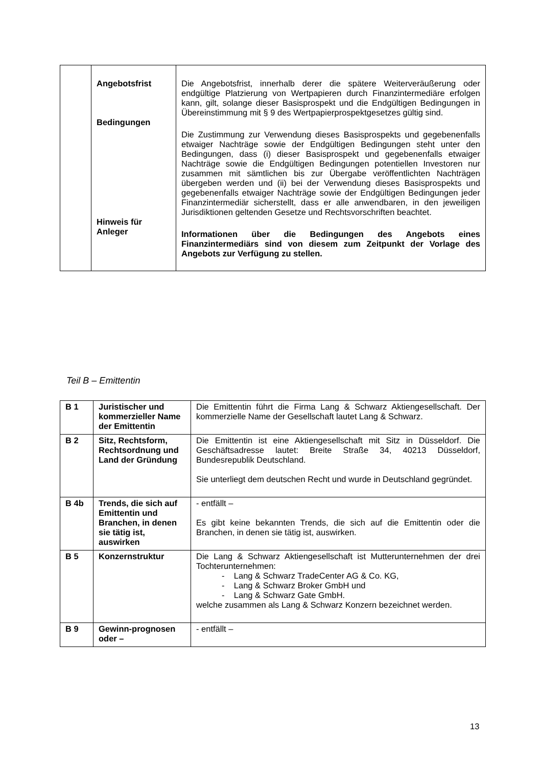| | Angebotsfrist | Die Angebotsfrist, innerhalb derer die spätere Weiterveräußerung oder endgültige Platzierung von Wertpapieren durch Finanzintermediäre erfolgen kann, gilt, solange dieser Basisprospekt und die Endgültigen Bedingungen in Übereinstimmung mit § 9 des Wertpapierprospektgesetzes gültig sind. |
| | Bedingungen | Die Zustimmung zur Verwendung dieses Basisprospekts und gegebenenfalls etwaiger Nachträge sowie der Endgültigen Bedingungen steht unter den Bedingungen, dass (i) dieser Basisprospekt und gegebenenfalls etwaiger Nachträge sowie die Endgültigen Bedingungen potentiellen Investoren nur zusammen mit sämtlichen bis zur Übergabe veröffentlichten Nachträgen übergeben werden und (ii) bei der Verwendung dieses Basisprospekts und gegebenenfalls etwaiger Nachträge sowie der Endgültigen Bedingungen jeder Finanzintermediär sicherstellt, dass er alle anwendbaren, in den jeweiligen Jurisdiktionen geltenden Gesetze und Rechtsvorschriften beachtet. |
| | Hinweis für Anleger | Informationen über die Bedingungen des Angebots eines Finanzintermediärs sind von diesem zum Zeitpunkt der Vorlage des Angebots zur Verfügung zu stellen. |
Teil B – Emittentin
| B 1 | Juristischer und kommerzieller Name der Emittentin | Die Emittentin führt die Firma Lang & Schwarz Aktiengesellschaft. Der kommerzielle Name der Gesellschaft lautet Lang & Schwarz. |
| B 2 | Sitz, Rechtsform, Rechtsordnung und Land der Gründung | Die Emittentin ist eine Aktiengesellschaft mit Sitz in Düsseldorf. Die Geschäftsadresse lautet: Breite Straße 34, 40213 Düsseldorf, Bundesrepublik Deutschland. Sie unterliegt dem deutschen Recht und wurde in Deutschland gegründet. |
| B 4b | Trends, die sich auf Emittentin und Branchen, in denen sie tätig ist, auswirken | - entfällt – Es gibt keine bekannten Trends, die sich auf die Emittentin oder die Branchen, in denen sie tätig ist, auswirken. |
| B 5 | Konzernstruktur | Die Lang & Schwarz Aktiengesellschaft ist Mutterunternehmen der drei Tochterunternehmen: - Lang & Schwarz TradeCenter AG & Co. KG, - Lang & Schwarz Broker GmbH und - Lang & Schwarz Gate GmbH. welche zusammen als Lang & Schwarz Konzern bezeichnet werden. |
| B 9 | Gewinn-prognosen oder – | - entfällt – |
13